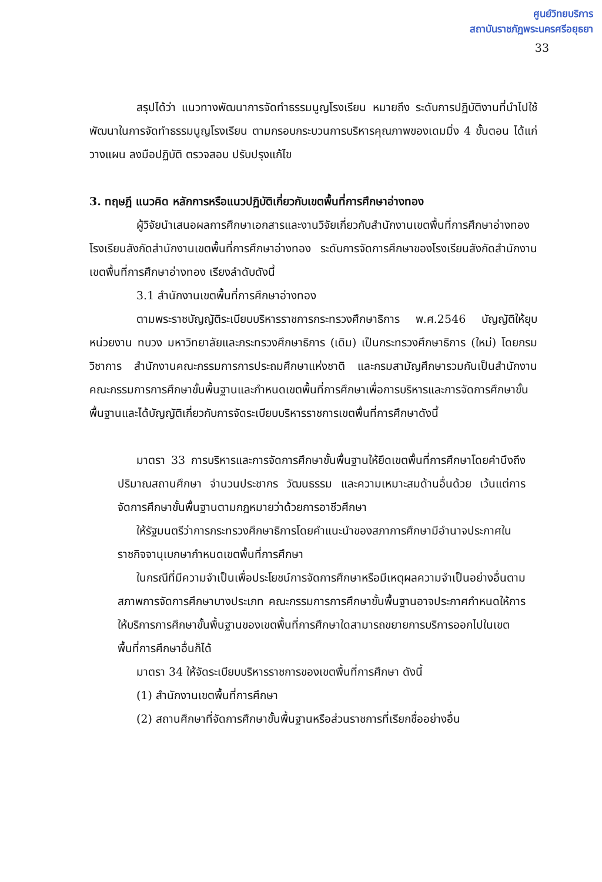ศูนย์วิทยบริการ
สถาบันราชภัฏพระนครศรีอยุธยา
33
สรุปได้ว่า แนวทางพัฒนาการจัดทำธรรมนูญโรงเรียน หมายถึง ระดับการปฏิบัติงานที่นำไปใช้พัฒนาในการจัดทำธรรมนูญโรงเรียน ตามกรอบกระบวนการบริหารคุณภาพของเดมมิ่ง 4 ขั้นตอน ได้แก่ วางแผน ลงมือปฏิบัติ ตรวจสอบ ปรับปรุงแก้ไข
3. ทฤษฎี แนวคิด หลักการหรือแนวปฏิบัติเกี่ยวกับเขตพื้นที่การศึกษาอ่างทอง
ผู้วิจัยนำเสนอผลการศึกษาเอกสารและงานวิจัยเกี่ยวกับสำนักงานเขตพื้นที่การศึกษาอ่างทอง โรงเรียนสังกัดสำนักงานเขตพื้นที่การศึกษาอ่างทอง ระดับการจัดการศึกษาของโรงเรียนสังกัดสำนักงานเขตพื้นที่การศึกษาอ่างทอง เรียงลำดับดังนี้
3.1 สำนักงานเขตพื้นที่การศึกษาอ่างทอง
ตามพระราชบัญญัติระเบียบบริหารราชการกระทรวงศึกษาธิการ พ.ศ.2546 บัญญัติให้ยุบหน่วยงาน ทบวง มหาวิทยาลัยและกระทรวงศึกษาธิการ (เดิม) เป็นกระทรวงศึกษาธิการ (ใหม่) โดยกรมวิชาการ สำนักงานคณะกรรมการการประถมศึกษาแห่งชาติ และกรมสามัญศึกษารวมกันเป็นสำนักงานคณะกรรมการการศึกษาขั้นพื้นฐานและกำหนดเขตพื้นที่การศึกษาเพื่อการบริหารและการจัดการศึกษาขั้นพื้นฐานและได้บัญญัติเกี่ยวกับการจัดระเบียบบริหารราชการเขตพื้นที่การศึกษาดังนี้
มาตรา 33 การบริหารและการจัดการศึกษาขั้นพื้นฐานให้ยึดเขตพื้นที่การศึกษาโดยคำนึงถึงปริมาณสถานศึกษา จำนวนประชากร วัฒนธรรม และความเหมาะสมด้านอื่นด้วย เว้นแต่การจัดการศึกษาขั้นพื้นฐานตามกฎหมายว่าด้วยการอาชีวศึกษา
ให้รัฐมนตรีว่าการกระทรวงศึกษาธิการโดยคำแนะนำของสภาการศึกษามีอำนาจประกาศในราชกิจจานุเบกษากำหนดเขตพื้นที่การศึกษา
ในกรณีที่มีความจำเป็นเพื่อประโยชน์การจัดการศึกษาหรือมีเหตุผลความจำเป็นอย่างอื่นตามสภาพการจัดการศึกษาบางประเภท คณะกรรมการการศึกษาขั้นพื้นฐานอาจประกาศกำหนดให้การให้บริการการศึกษาขั้นพื้นฐานของเขตพื้นที่การศึกษาใดสามารถขยายการบริการออกไปในเขตพื้นที่การศึกษาอื่นก็ได้
มาตรา 34 ให้จัดระเบียบบริหารราชการของเขตพื้นที่การศึกษา ดังนี้
(1) สำนักงานเขตพื้นที่การศึกษา
(2) สถานศึกษาที่จัดการศึกษาขั้นพื้นฐานหรือส่วนราชการที่เรียกชื่ออย่างอื่น